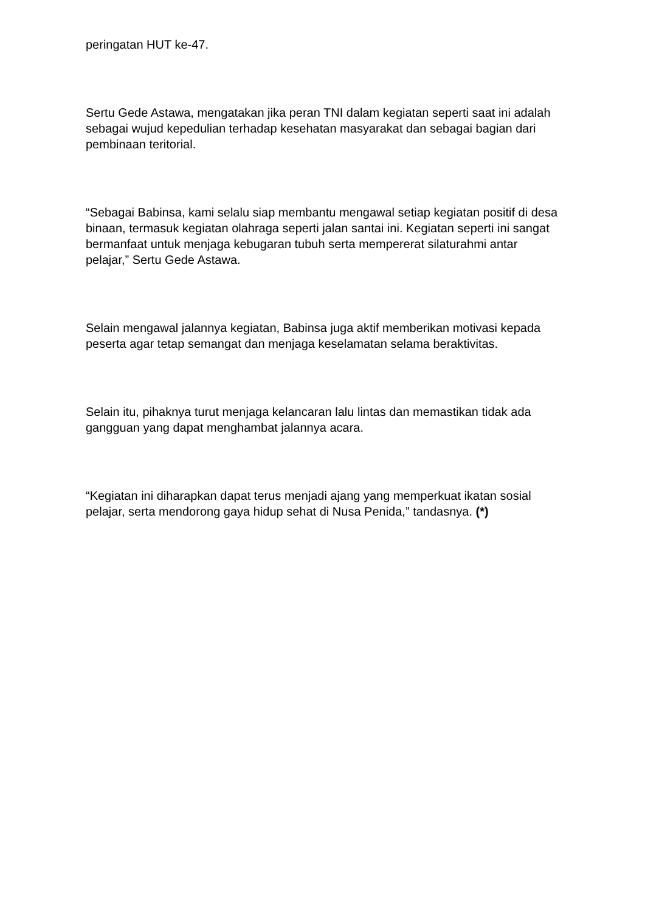peringatan HUT ke-47.
Sertu Gede Astawa, mengatakan jika peran TNI dalam kegiatan seperti saat ini adalah sebagai wujud kepedulian terhadap kesehatan masyarakat dan sebagai bagian dari pembinaan teritorial.
“Sebagai Babinsa, kami selalu siap membantu mengawal setiap kegiatan positif di desa binaan, termasuk kegiatan olahraga seperti jalan santai ini. Kegiatan seperti ini sangat bermanfaat untuk menjaga kebugaran tubuh serta mempererat silaturahmi antar pelajar,” Sertu Gede Astawa.
Selain mengawal jalannya kegiatan, Babinsa juga aktif memberikan motivasi kepada peserta agar tetap semangat dan menjaga keselamatan selama beraktivitas.
Selain itu, pihaknya turut menjaga kelancaran lalu lintas dan memastikan tidak ada gangguan yang dapat menghambat jalannya acara.
“Kegiatan ini diharapkan dapat terus menjadi ajang yang memperkuat ikatan sosial pelajar, serta mendorong gaya hidup sehat di Nusa Penida,” tandasnya. (*)